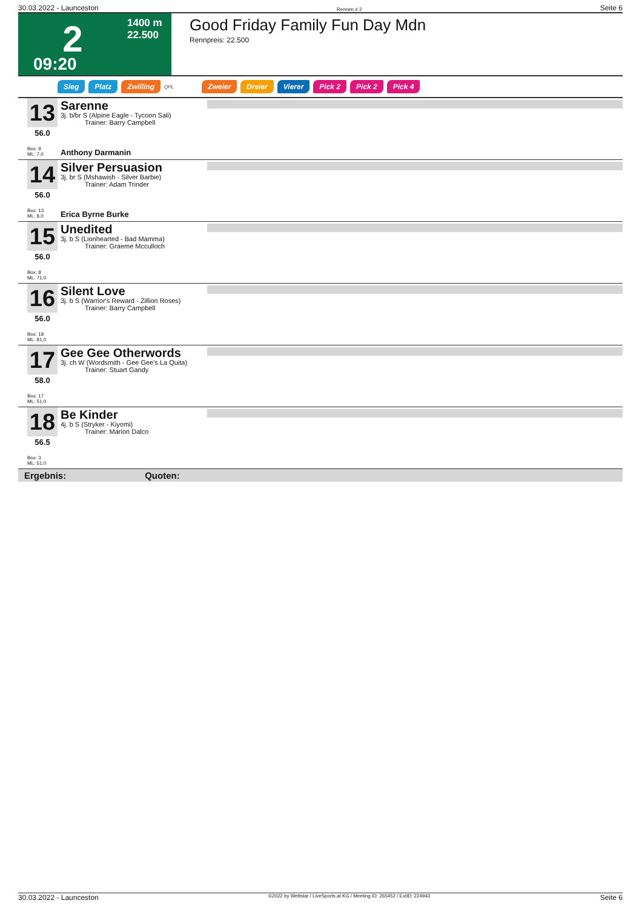30.03.2022 - Launceston Rennen # 2 Seite 6
2
1400 m
22.500
09:20
Good Friday Family Fun Day Mdn
Rennpreis: 22.500
Sieg Platz Zwilling QPL Zweier Dreier Vierer Pick 2 Pick 2 Pick 4
13
56.0
Box: 9
ML: 7,0
Sarenne
3j. b/br S (Alpine Eagle - Tycoon Sali)
Trainer: Barry Campbell
Anthony Darmanin
14
56.0
Box: 13
ML: 8,0
Silver Persuasion
3j. br S (Mshawish - Silver Barbie)
Trainer: Adam Trinder
Erica Byrne Burke
15
56.0
Box: 8
ML: 71,0
Unedited
3j. b S (Lionhearted - Bad Mamma)
Trainer: Graeme Mcculloch
16
56.0
Box: 18
ML: 81,0
Silent Love
3j. b S (Warrior's Reward - Zillion Roses)
Trainer: Barry Campbell
17
58.0
Box: 17
ML: 51,0
Gee Gee Otherwords
3j. ch W (Wordsmith - Gee Gee's La Quita)
Trainer: Stuart Gandy
18
56.5
Box: 3
ML: 51,0
Be Kinder
4j. b S (Stryker - Kiyomi)
Trainer: Marion Dalco
Ergebnis: Quoten:
30.03.2022 - Launceston ©2022 by Wettstar / LiveSports.at KG / Meeting ID: 265452 / ExtID: 224943 Seite 6